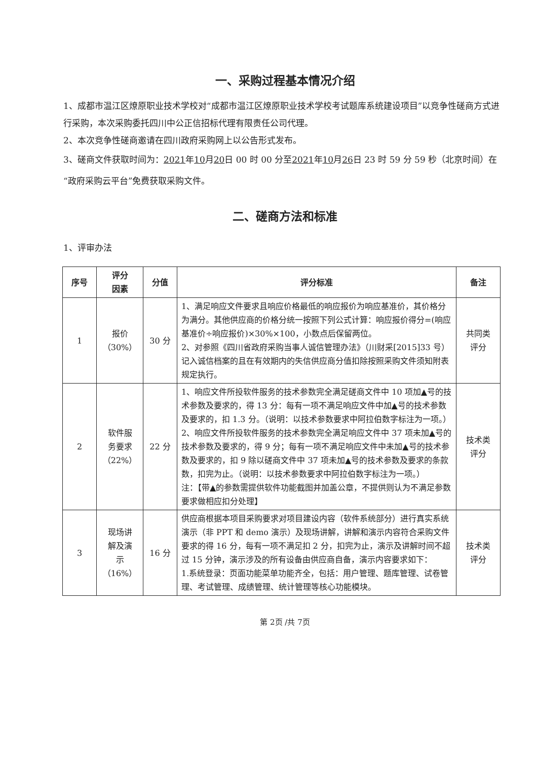一、采购过程基本情况介绍
1、成都市温江区燎原职业技术学校对“成都市温江区燎原职业技术学校考试题库系统建设项目”以竞争性磋商方式进行采购，本次采购委托四川中公正信招标代理有限责任公司代理。
2、本次竞争性磋商邀请在四川政府采购网上以公告形式发布。
3、磋商文件获取时间为：2021年10月20日 00 时 00 分至2021年10月26日 23 时 59 分 59 秒（北京时间）在“政府采购云平台”免费获取采购文件。
二、磋商方法和标准
1、评审办法
| 序号 | 评分 因素 | 分值 | 评分标准 | 备注 |
| --- | --- | --- | --- | --- |
| 1 | 报价 （30%） | 30 分 | 1、满足响应文件要求且响应价格最低的响应报价为响应基准价，其价格分为满分。其他供应商的价格分统一按照下列公式计算：响应报价得分=(响应基准价÷响应报价)×30%×100，小数点后保留两位。 2、对参照《四川省政府采购当事人诚信管理办法》（川财采[2015]33 号）记入诚信档案的且在有效期内的失信供应商分值扣除按照采购文件须知附表规定执行。 | 共同类 评分 |
| 2 | 软件服 务要求 （22%） | 22 分 | 1、响应文件所投软件服务的技术参数完全满足磋商文件中 10 项加▲号的技术参数及要求的，得 13 分：每有一项不满足响应文件中加▲号的技术参数及要求的，扣 1.3 分。（说明：以技术参数要求中阿拉伯数字标注为一项。） 2、响应文件所投软件服务的技术参数完全满足响应文件中 37 项未加▲号的技术参数及要求的，得 9 分；每有一项不满足响应文件中未加▲号的技术参数及要求的，扣 9 除以磋商文件中 37 项未加▲号的技术参数及要求的条款数，扣完为止。（说明：以技术参数要求中阿拉伯数字标注为一项。） 注：【带▲的参数需提供软件功能截图并加盖公章，不提供则认为不满足参数要求做相应扣分处理】 | 技术类 评分 |
| 3 | 现场讲 解及演 示（16%） | 16 分 | 供应商根据本项目采购要求对项目建设内容（软件系统部分）进行真实系统演示（非 PPT 和 demo 演示）及现场讲解，讲解和演示内容符合采购文件要求的得 16 分，每有一项不满足扣 2 分，扣完为止，演示及讲解时间不超过 15 分钟，演示涉及的所有设备由供应商自备，演示内容要求如下： 1.系统登录：页面功能菜单功能齐全，包括：用户管理、题库管理、试卷管理、考试管理、成绩管理、统计管理等核心功能模块。 | 技术类 评分 |
第 2页 /共 7页